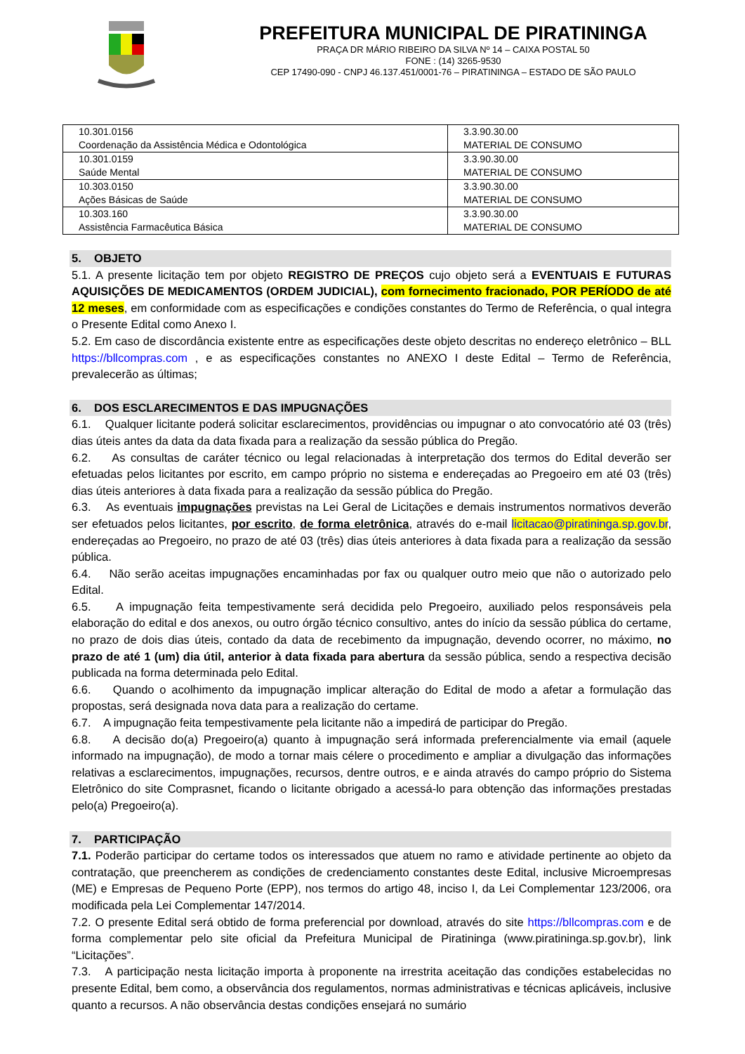PREFEITURA MUNICIPAL DE PIRATININGA
PRAÇA DR MÁRIO RIBEIRO DA SILVA Nº 14 – CAIXA POSTAL 50
FONE : (14) 3265-9530
CEP 17490-090 - CNPJ 46.137.451/0001-76 – PIRATININGA – ESTADO DE SÃO PAULO
| 10.301.0156 Coordenação da Assistência Médica e Odontológica | 3.3.90.30.00 MATERIAL DE CONSUMO |
| 10.301.0159 Saúde Mental | 3.3.90.30.00 MATERIAL DE CONSUMO |
| 10.303.0150 Ações Básicas de Saúde | 3.3.90.30.00 MATERIAL DE CONSUMO |
| 10.303.160 Assistência Farmacêutica Básica | 3.3.90.30.00 MATERIAL DE CONSUMO |
5. OBJETO
5.1. A presente licitação tem por objeto REGISTRO DE PREÇOS cujo objeto será a EVENTUAIS E FUTURAS AQUISIÇÕES DE MEDICAMENTOS (ORDEM JUDICIAL), com fornecimento fracionado, POR PERÍODO de até 12 meses, em conformidade com as especificações e condições constantes do Termo de Referência, o qual integra o Presente Edital como Anexo I.
5.2. Em caso de discordância existente entre as especificações deste objeto descritas no endereço eletrônico – BLL https://bllcompras.com , e as especificações constantes no ANEXO I deste Edital – Termo de Referência, prevalecerão as últimas;
6. DOS ESCLARECIMENTOS E DAS IMPUGNAÇÕES
6.1. Qualquer licitante poderá solicitar esclarecimentos, providências ou impugnar o ato convocatório até 03 (três) dias úteis antes da data da data fixada para a realização da sessão pública do Pregão.
6.2. As consultas de caráter técnico ou legal relacionadas à interpretação dos termos do Edital deverão ser efetuadas pelos licitantes por escrito, em campo próprio no sistema e endereçadas ao Pregoeiro em até 03 (três) dias úteis anteriores à data fixada para a realização da sessão pública do Pregão.
6.3. As eventuais impugnações previstas na Lei Geral de Licitações e demais instrumentos normativos deverão ser efetuados pelos licitantes, por escrito, de forma eletrônica, através do e-mail licitacao@piratininga.sp.gov.br, endereçadas ao Pregoeiro, no prazo de até 03 (três) dias úteis anteriores à data fixada para a realização da sessão pública.
6.4. Não serão aceitas impugnações encaminhadas por fax ou qualquer outro meio que não o autorizado pelo Edital.
6.5. A impugnação feita tempestivamente será decidida pelo Pregoeiro, auxiliado pelos responsáveis pela elaboração do edital e dos anexos, ou outro órgão técnico consultivo, antes do início da sessão pública do certame, no prazo de dois dias úteis, contado da data de recebimento da impugnação, devendo ocorrer, no máximo, no prazo de até 1 (um) dia útil, anterior à data fixada para abertura da sessão pública, sendo a respectiva decisão publicada na forma determinada pelo Edital.
6.6. Quando o acolhimento da impugnação implicar alteração do Edital de modo a afetar a formulação das propostas, será designada nova data para a realização do certame.
6.7. A impugnação feita tempestivamente pela licitante não a impedirá de participar do Pregão.
6.8. A decisão do(a) Pregoeiro(a) quanto à impugnação será informada preferencialmente via email (aquele informado na impugnação), de modo a tornar mais célere o procedimento e ampliar a divulgação das informações relativas a esclarecimentos, impugnações, recursos, dentre outros, e e ainda através do campo próprio do Sistema Eletrônico do site Comprasnet, ficando o licitante obrigado a acessá-lo para obtenção das informações prestadas pelo(a) Pregoeiro(a).
7. PARTICIPAÇÃO
7.1. Poderão participar do certame todos os interessados que atuem no ramo e atividade pertinente ao objeto da contratação, que preencherem as condições de credenciamento constantes deste Edital, inclusive Microempresas (ME) e Empresas de Pequeno Porte (EPP), nos termos do artigo 48, inciso I, da Lei Complementar 123/2006, ora modificada pela Lei Complementar 147/2014.
7.2. O presente Edital será obtido de forma preferencial por download, através do site https://bllcompras.com e de forma complementar pelo site oficial da Prefeitura Municipal de Piratininga (www.piratininga.sp.gov.br), link “Licitações”.
7.3. A participação nesta licitação importa à proponente na irrestrita aceitação das condições estabelecidas no presente Edital, bem como, a observância dos regulamentos, normas administrativas e técnicas aplicáveis, inclusive quanto a recursos. A não observância destas condições ensejará no sumário